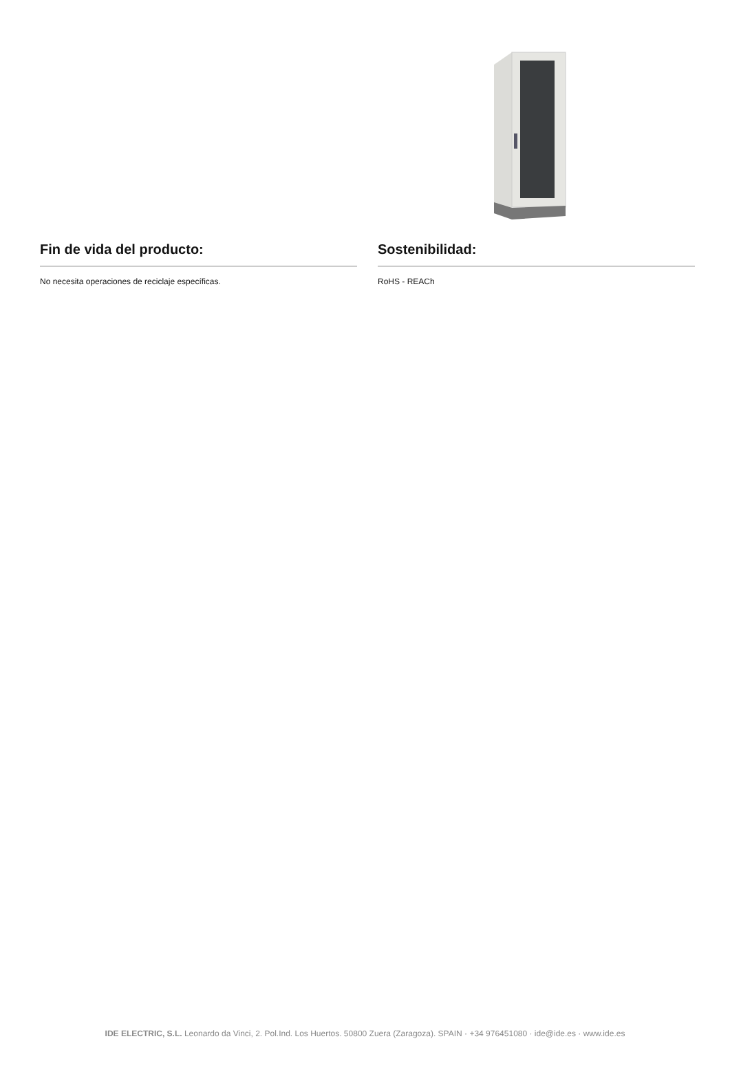Fin de vida del producto:
No necesita operaciones de reciclaje específicas.
Sostenibilidad:
RoHS - REACh
IDE ELECTRIC, S.L. Leonardo da Vinci, 2. Pol.Ind. Los Huertos. 50800 Zuera (Zaragoza). SPAIN · +34 976451080 · ide@ide.es · www.ide.es